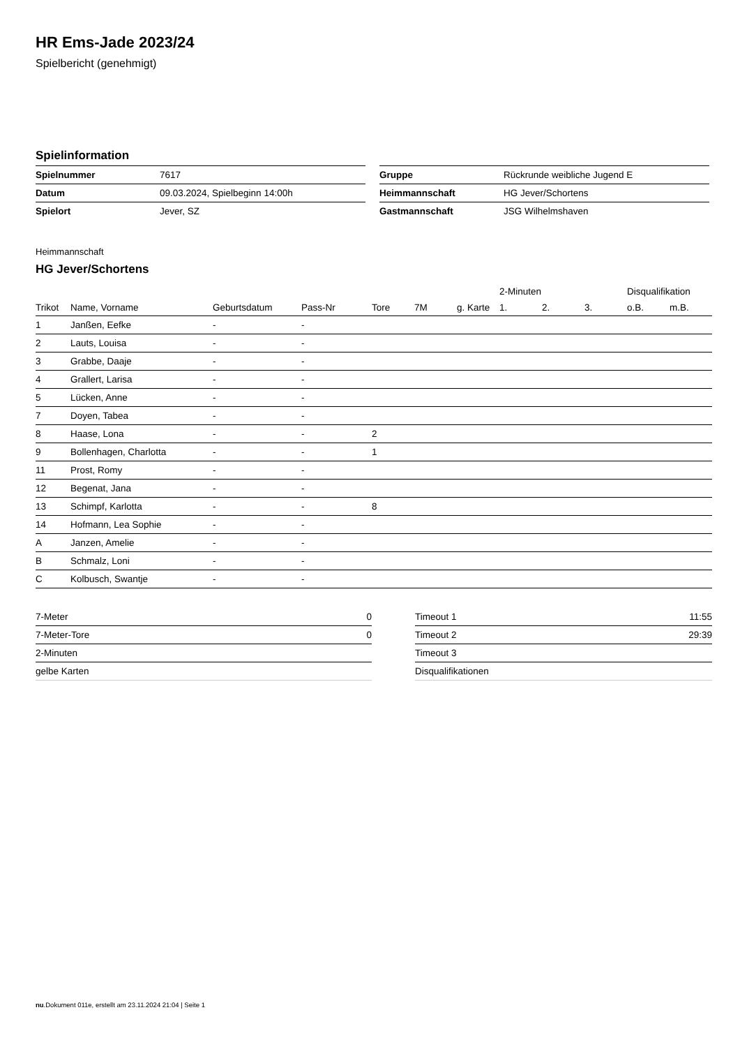HR Ems-Jade 2023/24
Spielbericht (genehmigt)
Spielinformation
| Spielnummer | 7617 |
| Datum | 09.03.2024, Spielbeginn 14:00h |
| Spielort | Jever, SZ |
| Gruppe | Rückrunde weibliche Jugend E |
| Heimmannschaft | HG Jever/Schortens |
| Gastmannschaft | JSG Wilhelmshaven |
Heimmannschaft
HG Jever/Schortens
| | | | | | | | 2-Minuten | | | Disqualifikation | |
| --- | --- | --- | --- | --- | --- | --- | --- | --- | --- | --- | --- |
| Trikot | Name, Vorname | Geburtsdatum | Pass-Nr | Tore | 7M | g. Karte | 1. | 2. | 3. | o.B. | m.B. |
| 1 | Janßen, Eefke | - | - | | | | | | | | |
| 2 | Lauts, Louisa | - | - | | | | | | | | |
| 3 | Grabbe, Daaje | - | - | | | | | | | | |
| 4 | Grallert, Larisa | - | - | | | | | | | | |
| 5 | Lücken, Anne | - | - | | | | | | | | |
| 7 | Doyen, Tabea | - | - | | | | | | | | |
| 8 | Haase, Lona | - | - | 2 | | | | | | | |
| 9 | Bollenhagen, Charlotta | - | - | 1 | | | | | | | |
| 11 | Prost, Romy | - | - | | | | | | | | |
| 12 | Begenat, Jana | - | - | | | | | | | | |
| 13 | Schimpf, Karlotta | - | - | 8 | | | | | | | |
| 14 | Hofmann, Lea Sophie | - | - | | | | | | | | |
| A | Janzen, Amelie | - | - | | | | | | | | |
| B | Schmalz, Loni | - | - | | | | | | | | |
| C | Kolbusch, Swantje | - | - | | | | | | | | |
| 7-Meter | 0 |
| 7-Meter-Tore | 0 |
| 2-Minuten | |
| gelbe Karten | |
| Timeout 1 | 11:55 |
| Timeout 2 | 29:39 |
| Timeout 3 | |
| Disqualifikationen | |
nu.Dokument 011e, erstellt am 23.11.2024 21:04 | Seite 1